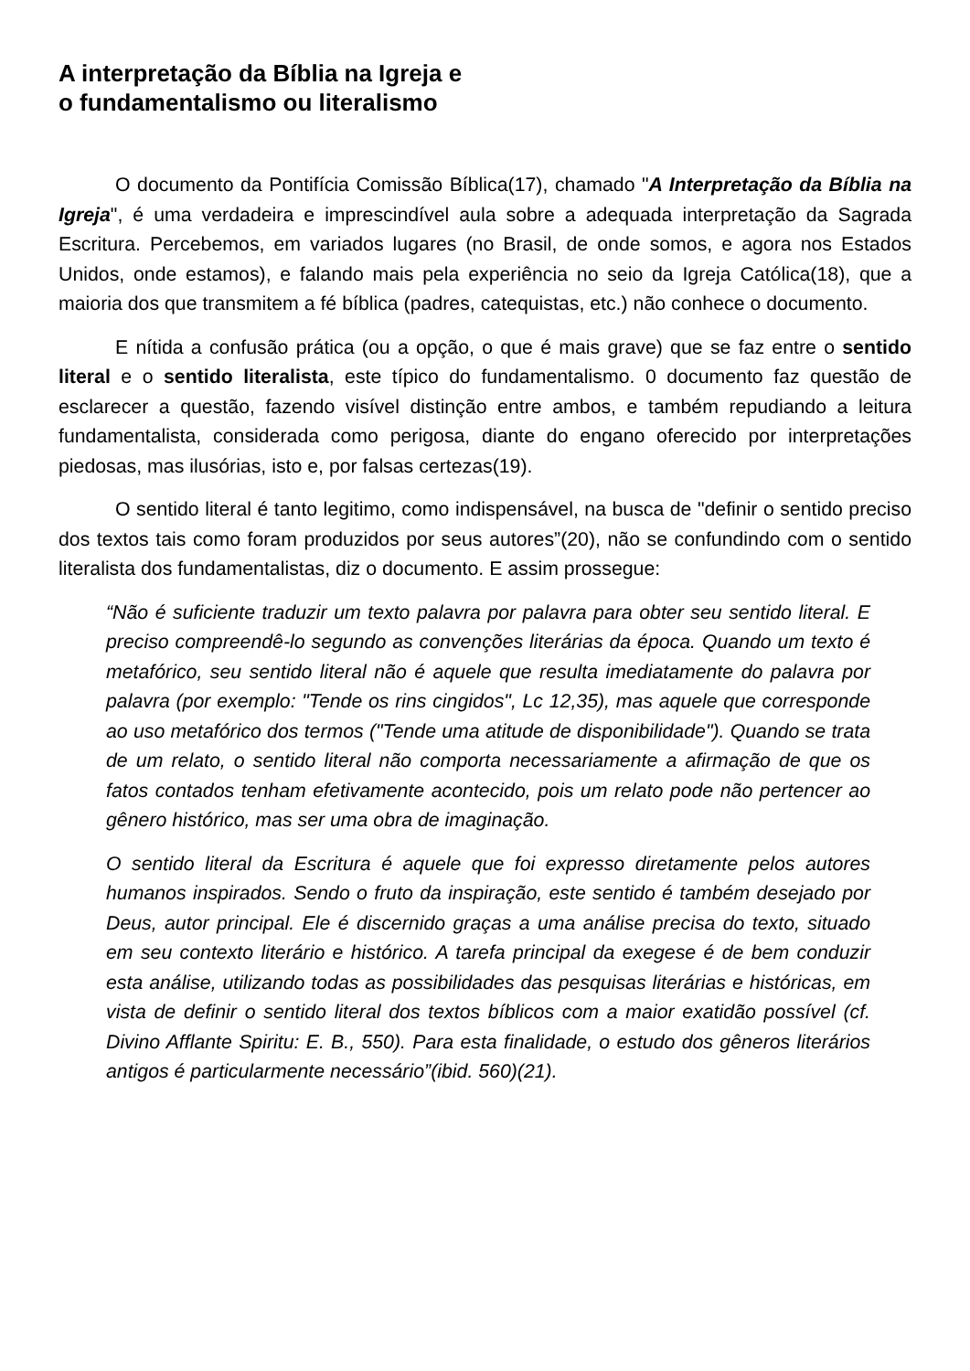A interpretação da Bíblia na Igreja e
o fundamentalismo ou literalismo
O documento da Pontifícia Comissão Bíblica(17), chamado "A Interpretação da Bíblia na Igreja", é uma verdadeira e imprescindível aula sobre a adequada interpretação da Sagrada Escritura. Percebemos, em variados lugares (no Brasil, de onde somos, e agora nos Estados Unidos, onde estamos), e falando mais pela experiência no seio da Igreja Católica(18), que a maioria dos que transmitem a fé bíblica (padres, catequistas, etc.) não conhece o documento.
E nítida a confusão prática (ou a opção, o que é mais grave) que se faz entre o sentido literal e o sentido literalista, este típico do fundamentalismo. 0 documento faz questão de esclarecer a questão, fazendo visível distinção entre ambos, e também repudiando a leitura fundamentalista, considerada como perigosa, diante do engano oferecido por interpretações piedosas, mas ilusórias, isto e, por falsas certezas(19).
O sentido literal é tanto legitimo, como indispensável, na busca de "definir o sentido preciso dos textos tais como foram produzidos por seus autores”(20), não se confundindo com o sentido literalista dos fundamentalistas, diz o documento. E assim prossegue:
“Não é suficiente traduzir um texto palavra por palavra para obter seu sentido literal. E preciso compreendê-lo segundo as convenções literárias da época. Quando um texto é metafórico, seu sentido literal não é aquele que resulta imediatamente do palavra por palavra (por exemplo: "Tende os rins cingidos", Lc 12,35), mas aquele que corresponde ao uso metafórico dos termos ("Tende uma atitude de disponibilidade"). Quando se trata de um relato, o sentido literal não comporta necessariamente a afirmação de que os fatos contados tenham efetivamente acontecido, pois um relato pode não pertencer ao gênero histórico, mas ser uma obra de imaginação.
O sentido literal da Escritura é aquele que foi expresso diretamente pelos autores humanos inspirados. Sendo o fruto da inspiração, este sentido é também desejado por Deus, autor principal. Ele é discernido graças a uma análise precisa do texto, situado em seu contexto literário e histórico. A tarefa principal da exegese é de bem conduzir esta análise, utilizando todas as possibilidades das pesquisas literárias e históricas, em vista de definir o sentido literal dos textos bíblicos com a maior exatidão possível (cf. Divino Afflante Spiritu: E. B., 550). Para esta finalidade, o estudo dos gêneros literários antigos é particularmente necessário”(ibid. 560)(21).